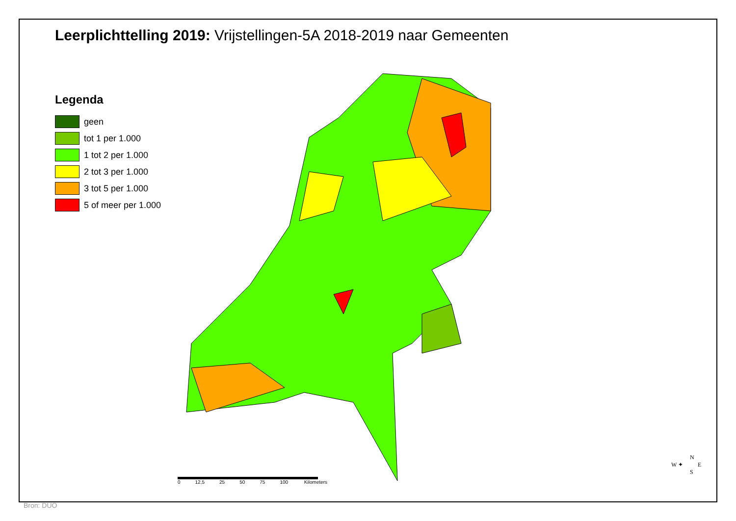Leerplichttelling 2019: Vrijstellingen-5A 2018-2019 naar Gemeenten
Legenda
geen
tot 1 per 1.000
1 tot 2 per 1.000
2 tot 3 per 1.000
3 tot 5 per 1.000
5 of meer per 1.000
0 12,5 25 50 75 100 Kilometers
N
W ✦ E
S
Bron: DUO